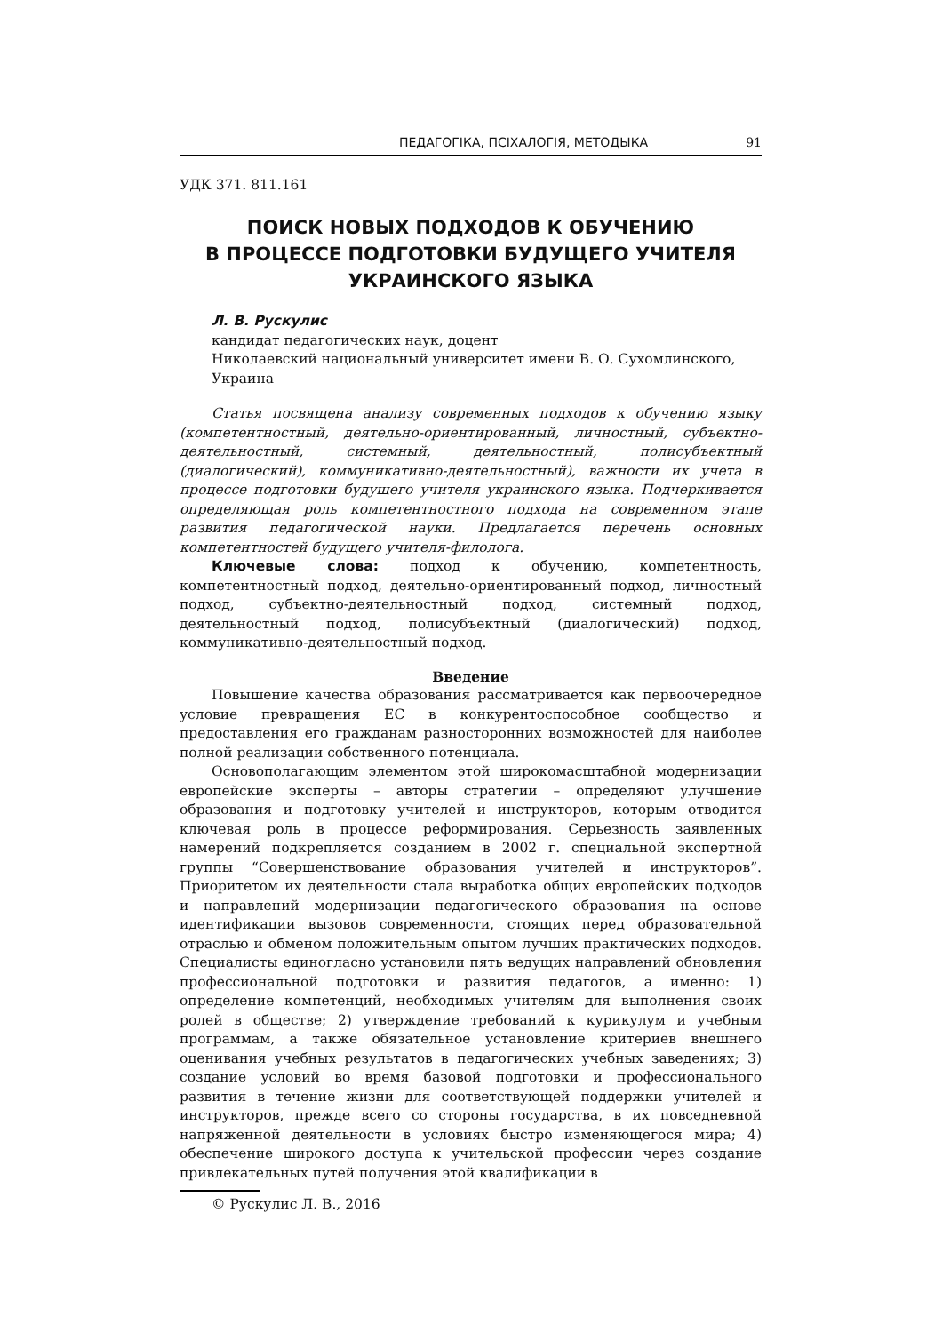ПЕДАГОГІКА, ПСІХАЛОГІЯ, МЕТОДЫКА 91
УДК 371. 811.161
ПОИСК НОВЫХ ПОДХОДОВ К ОБУЧЕНИЮ
В ПРОЦЕССЕ ПОДГОТОВКИ БУДУЩЕГО УЧИТЕЛЯ
УКРАИНСКОГО ЯЗЫКА
Л. В. Рускулис
кандидат педагогических наук, доцент
Николаевский национальный университет имени В. О. Сухомлинского, Украина
Статья посвящена анализу современных подходов к обучению языку (компетентностный, деятельно-ориентированный, личностный, субъектно-деятельностный, системный, деятельностный, полисубъектный (диалогический), коммуникативно-деятельностный), важности их учета в процессе подготовки будущего учителя украинского языка. Подчеркивается определяющая роль компетентностного подхода на современном этапе развития педагогической науки. Предлагается перечень основных компетентностей будущего учителя-филолога.
Ключевые слова: подход к обучению, компетентность, компетентностный подход, деятельно-ориентированный подход, личностный подход, субъектно-деятельностный подход, системный подход, деятельностный подход, полисубъектный (диалогический) подход, коммуникативно-деятельностный подход.
Введение
Повышение качества образования рассматривается как первоочередное условие превращения ЕС в конкурентоспособное сообщество и предоставления его гражданам разносторонних возможностей для наиболее полной реализации собственного потенциала.
Основополагающим элементом этой широкомасштабной модернизации европейские эксперты – авторы стратегии – определяют улучшение образования и подготовку учителей и инструкторов, которым отводится ключевая роль в процессе реформирования. Серьезность заявленных намерений подкрепляется созданием в 2002 г. специальной экспертной группы “Совершенствование образования учителей и инструкторов”. Приоритетом их деятельности стала выработка общих европейских подходов и направлений модернизации педагогического образования на основе идентификации вызовов современности, стоящих перед образовательной отраслью и обменом положительным опытом лучших практических подходов. Специалисты единогласно установили пять ведущих направлений обновления профессиональной подготовки и развития педагогов, а именно: 1) определение компетенций, необходимых учителям для выполнения своих ролей в обществе; 2) утверждение требований к курикулум и учебным программам, а также обязательное установление критериев внешнего оценивания учебных результатов в педагогических учебных заведениях; 3) создание условий во время базовой подготовки и профессионального развития в течение жизни для соответствующей поддержки учителей и инструкторов, прежде всего со стороны государства, в их повседневной напряженной деятельности в условиях быстро изменяющегося мира; 4) обеспечение широкого доступа к учительской профессии через создание привлекательных путей получения этой квалификации в
© Рускулис Л. В., 2016